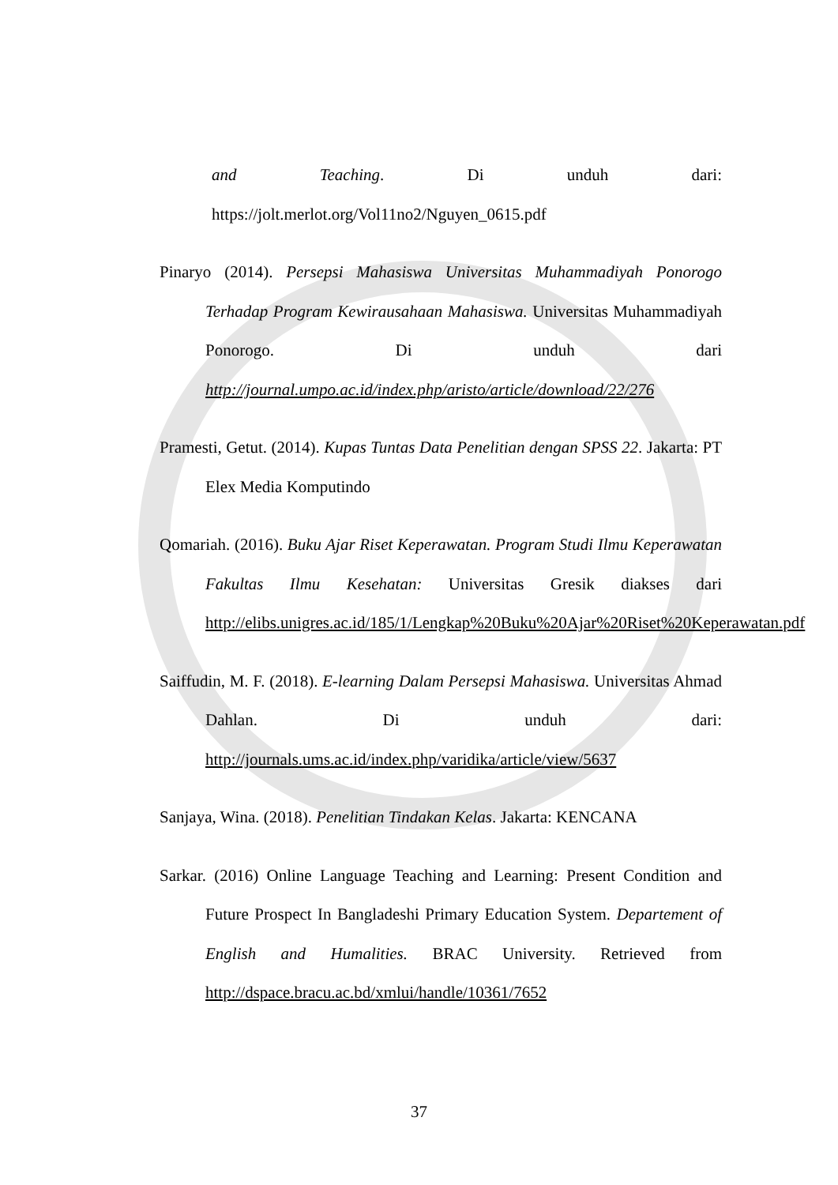and Teaching. Di unduh dari: https://jolt.merlot.org/Vol11no2/Nguyen_0615.pdf
Pinaryo (2014). Persepsi Mahasiswa Universitas Muhammadiyah Ponorogo Terhadap Program Kewirausahaan Mahasiswa. Universitas Muhammadiyah Ponorogo. Di unduh dari http://journal.umpo.ac.id/index.php/aristo/article/download/22/276
Pramesti, Getut. (2014). Kupas Tuntas Data Penelitian dengan SPSS 22. Jakarta: PT Elex Media Komputindo
Qomariah. (2016). Buku Ajar Riset Keperawatan. Program Studi Ilmu Keperawatan Fakultas Ilmu Kesehatan: Universitas Gresik diakses dari http://elibs.unigres.ac.id/185/1/Lengkap%20Buku%20Ajar%20Riset%20Keperawatan.pdf
Saiffudin, M. F. (2018). E-learning Dalam Persepsi Mahasiswa. Universitas Ahmad Dahlan. Di unduh dari: http://journals.ums.ac.id/index.php/varidika/article/view/5637
Sanjaya, Wina. (2018). Penelitian Tindakan Kelas. Jakarta: KENCANA
Sarkar. (2016) Online Language Teaching and Learning: Present Condition and Future Prospect In Bangladeshi Primary Education System. Departement of English and Humalities. BRAC University. Retrieved from http://dspace.bracu.ac.bd/xmlui/handle/10361/7652
37